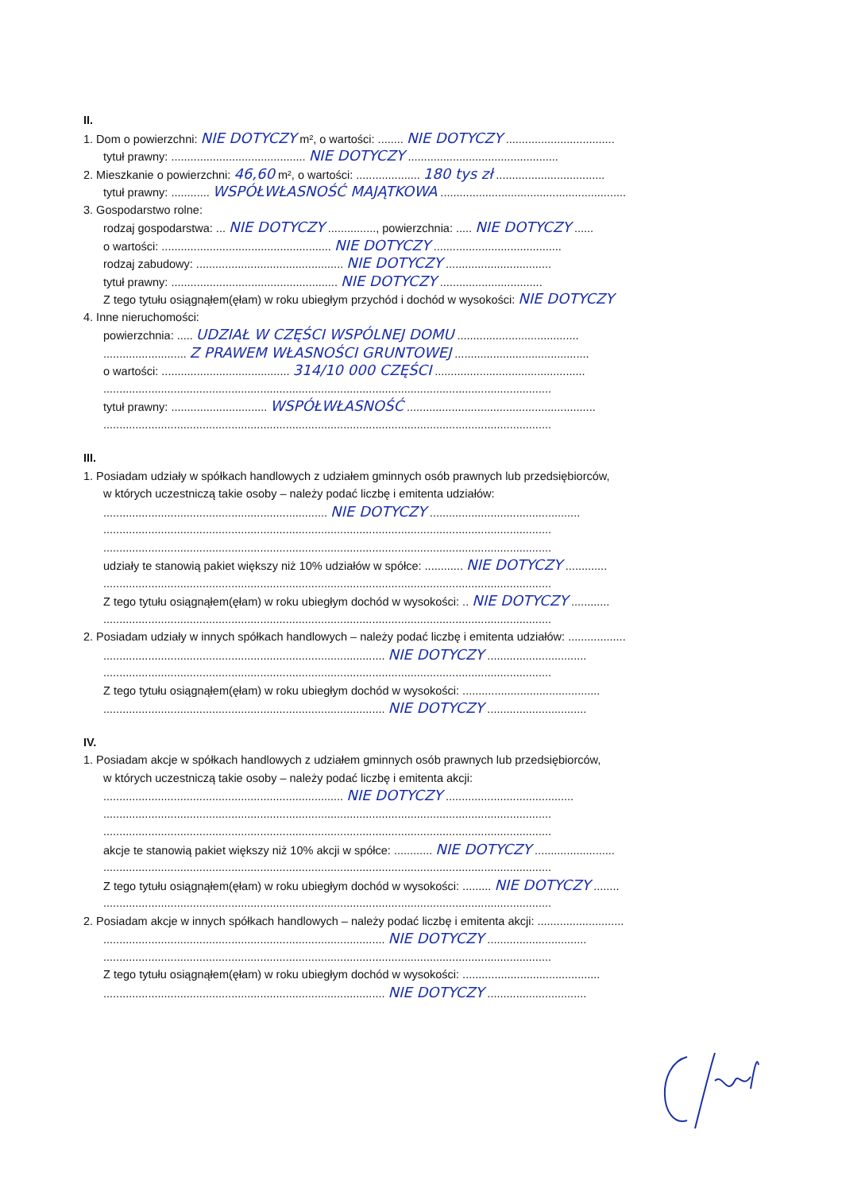II.
1. Dom o powierzchni: NIE DOTYCZY m², o wartości: ........ NIE DOTYCZY ..................................
tytuł prawny: .......................................... NIE DOTYCZY ...............................................
2. Mieszkanie o powierzchni: 46,60 m², o wartości: .................... 180 tys zł ..................................
tytuł prawny: ............ WSPÓŁWŁASNOŚĆ MAJĄTKOWA ..........................................................
3. Gospodarstwo rolne:
rodzaj gospodarstwa: ... NIE DOTYCZY ..............., powierzchnia: ..... NIE DOTYCZY ......
o wartości: ..................................................... NIE DOTYCZY ........................................
rodzaj zabudowy: .............................................. NIE DOTYCZY .................................
tytuł prawny: .................................................... NIE DOTYCZY ................................
Z tego tytułu osiągnąłem(ęłam) w roku ubiegłym przychód i dochód w wysokości: NIE DOTYCZY
4. Inne nieruchomości:
powierzchnia: ..... UDZIAŁ W CZĘŚCI WSPÓLNEJ DOMU ......................................
.......................... Z PRAWEM WŁASNOŚCI GRUNTOWEJ ..........................................
o wartości: ........................................ 314/10 000 CZĘŚCI ...............................................
............................................................................................................................................
tytuł prawny: .............................. WSPÓŁWŁASNOŚĆ ...........................................................
............................................................................................................................................
III.
1. Posiadam udziały w spółkach handlowych z udziałem gminnych osób prawnych lub przedsiębiorców,
w których uczestniczą takie osoby – należy podać liczbę i emitenta udziałów:
...................................................................... NIE DOTYCZY ...............................................
............................................................................................................................................
............................................................................................................................................
udziały te stanowią pakiet większy niż 10% udziałów w spółce: ............ NIE DOTYCZY .............
............................................................................................................................................
Z tego tytułu osiągnąłem(ęłam) w roku ubiegłym dochód w wysokości: .. NIE DOTYCZY ............
............................................................................................................................................
2. Posiadam udziały w innych spółkach handlowych – należy podać liczbę i emitenta udziałów: ..................
........................................................................................ NIE DOTYCZY ...............................
............................................................................................................................................
Z tego tytułu osiągnąłem(ęłam) w roku ubiegłym dochód w wysokości: ...........................................
........................................................................................ NIE DOTYCZY ...............................
IV.
1. Posiadam akcje w spółkach handlowych z udziałem gminnych osób prawnych lub przedsiębiorców,
w których uczestniczą takie osoby – należy podać liczbę i emitenta akcji:
........................................................................... NIE DOTYCZY ........................................
............................................................................................................................................
............................................................................................................................................
akcje te stanowią pakiet większy niż 10% akcji w spółce: ............ NIE DOTYCZY .........................
............................................................................................................................................
Z tego tytułu osiągnąłem(ęłam) w roku ubiegłym dochód w wysokości: ......... NIE DOTYCZY ........
............................................................................................................................................
2. Posiadam akcje w innych spółkach handlowych – należy podać liczbę i emitenta akcji: ...........................
........................................................................................ NIE DOTYCZY ...............................
............................................................................................................................................
Z tego tytułu osiągnąłem(ęłam) w roku ubiegłym dochód w wysokości: ...........................................
........................................................................................ NIE DOTYCZY ...............................